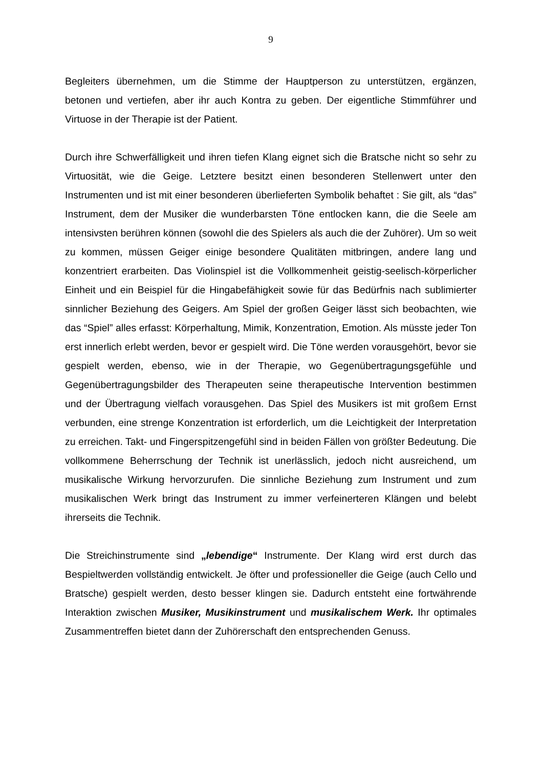9
Begleiters übernehmen, um die Stimme der Hauptperson zu unterstützen, ergänzen, betonen und vertiefen, aber ihr auch Kontra zu geben. Der eigentliche Stimmführer und Virtuose in der Therapie ist der Patient.
Durch ihre Schwerfälligkeit und ihren tiefen Klang eignet sich die Bratsche nicht so sehr zu Virtuosität, wie die Geige. Letztere besitzt einen besonderen Stellenwert unter den Instrumenten und ist mit einer besonderen überlieferten Symbolik behaftet : Sie gilt, als “das” Instrument, dem der Musiker die wunderbarsten Töne entlocken kann, die die Seele am intensivsten berühren können (sowohl die des Spielers als auch die der Zuhörer). Um so weit zu kommen, müssen Geiger einige besondere Qualitäten mitbringen, andere lang und konzentriert erarbeiten. Das Violinspiel ist die Vollkommenheit geistig-seelisch-körperlicher Einheit und ein Beispiel für die Hingabefähigkeit sowie für das Bedürfnis nach sublimierter sinnlicher Beziehung des Geigers. Am Spiel der großen Geiger lässt sich beobachten, wie das “Spiel” alles erfasst: Körperhaltung, Mimik, Konzentration, Emotion. Als müsste jeder Ton erst innerlich erlebt werden, bevor er gespielt wird. Die Töne werden vorausgehört, bevor sie gespielt werden, ebenso, wie in der Therapie, wo Gegenübertragungsgefühle und Gegenübertragungsbilder des Therapeuten seine therapeutische Intervention bestimmen und der Übertragung vielfach vorausgehen. Das Spiel des Musikers ist mit großem Ernst verbunden, eine strenge Konzentration ist erforderlich, um die Leichtigkeit der Interpretation zu erreichen. Takt- und Fingerspitzengefühl sind in beiden Fällen von größter Bedeutung. Die vollkommene Beherrschung der Technik ist unerlässlich, jedoch nicht ausreichend, um musikalische Wirkung hervorzurufen. Die sinnliche Beziehung zum Instrument und zum musikalischen Werk bringt das Instrument zu immer verfeinerteren Klängen und belebt ihrerseits die Technik.
Die Streichinstrumente sind „lebendige“ Instrumente. Der Klang wird erst durch das Bespieltwerden vollständig entwickelt. Je öfter und professioneller die Geige (auch Cello und Bratsche) gespielt werden, desto besser klingen sie. Dadurch entsteht eine fortwährende Interaktion zwischen Musiker, Musikinstrument und musikalischem Werk. Ihr optimales Zusammentreffen bietet dann der Zuhörerschaft den entsprechenden Genuss.